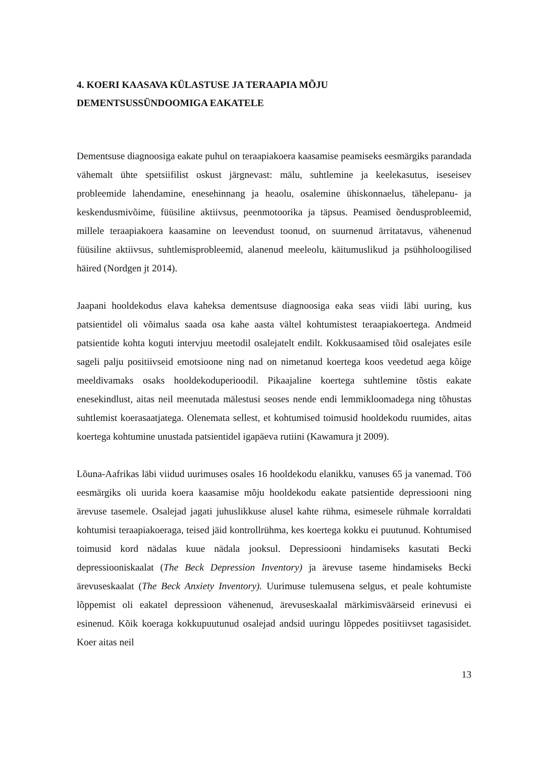4. KOERI KAASAVA KÜLASTUSE JA TERAAPIA MÕJU
DEMENTSUSSÜNDOOMIGA EAKATELE
Dementsuse diagnoosiga eakate puhul on teraapiakoera kaasamise peamiseks eesmärgiks parandada vähemalt ühte spetsiifilist oskust järgnevast: mälu, suhtlemine ja keelekasutus, iseseisev probleemide lahendamine, enesehinnang ja heaolu, osalemine ühiskonnaelus, tähelepanu- ja keskendusmivõime, füüsiline aktiivsus, peenmotoorika ja täpsus. Peamised õendusprobleemid, millele teraapiakoera kaasamine on leevendust toonud, on suurnenud ärritatavus, vähenenud füüsiline aktiivsus, suhtlemisprobleemid, alanenud meeleolu, käitumuslikud ja psühholoogilised häired (Nordgen jt 2014).
Jaapani hooldekodus elava kaheksa dementsuse diagnoosiga eaka seas viidi läbi uuring, kus patsientidel oli võimalus saada osa kahe aasta vältel kohtumistest teraapiakoertega. Andmeid patsientide kohta koguti intervjuu meetodil osalejatelt endilt. Kokkusaamised tõid osalejates esile sageli palju positiivseid emotsioone ning nad on nimetanud koertega koos veedetud aega kõige meeldivamaks osaks hooldekoduperioodil. Pikaajaline koertega suhtlemine tõstis eakate enesekindlust, aitas neil meenutada mälestusi seoses nende endi lemmikloomadega ning tõhustas suhtlemist koerasaatjatega. Olenemata sellest, et kohtumised toimusid hooldekodu ruumides, aitas koertega kohtumine unustada patsientidel igapäeva rutiini (Kawamura jt 2009).
Lõuna-Aafrikas läbi viidud uurimuses osales 16 hooldekodu elanikku, vanuses 65 ja vanemad. Töö eesmärgiks oli uurida koera kaasamise mõju hooldekodu eakate patsientide depressiooni ning ärevuse tasemele. Osalejad jagati juhuslikkuse alusel kahte rühma, esimesele rühmale korraldati kohtumisi teraapiakoeraga, teised jäid kontrollrühma, kes koertega kokku ei puutunud. Kohtumised toimusid kord nädalas kuue nädala jooksul. Depressiooni hindamiseks kasutati Becki depressiooniskaalat (The Beck Depression Inventory) ja ärevuse taseme hindamiseks Becki ärevuseskaalat (The Beck Anxiety Inventory). Uurimuse tulemusena selgus, et peale kohtumiste lõppemist oli eakatel depressioon vähenenud, ärevuseskaalal märkimisväärseid erinevusi ei esinenud. Kõik koeraga kokkupuutunud osalejad andsid uuringu lõppedes positiivset tagasisidet. Koer aitas neil
13